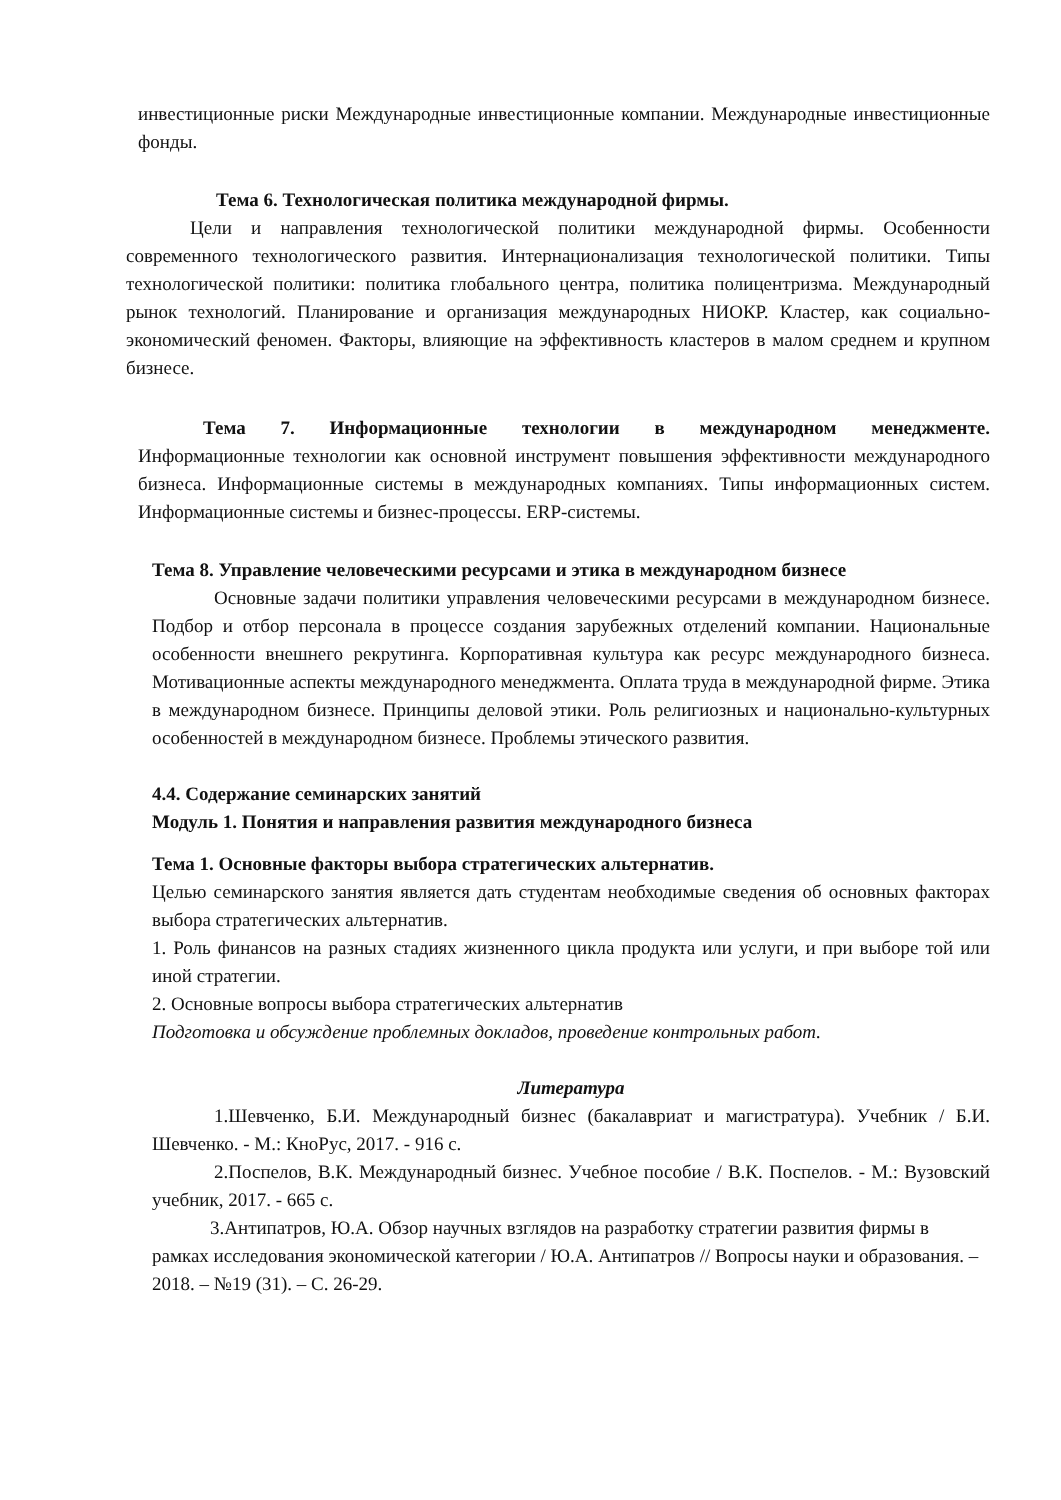инвестиционные риски Международные инвестиционные компании. Международные инвестиционные фонды.
Тема 6. Технологическая политика международной фирмы.
Цели и направления технологической политики международной фирмы. Особенности современного технологического развития. Интернационализация технологической политики. Типы технологической политики: политика глобального центра, политика полицентризма. Международный рынок технологий. Планирование и организация международных НИОКР. Кластер, как социально-экономический феномен. Факторы, влияющие на эффективность кластеров в малом среднем и крупном бизнесе.
Тема 7. Информационные технологии в международном менеджменте.
Информационные технологии как основной инструмент повышения эффективности международного бизнеса. Информационные системы в международных компаниях. Типы информационных систем. Информационные системы и бизнес-процессы. ERP-системы.
Тема 8. Управление человеческими ресурсами и этика в международном бизнесе
Основные задачи политики управления человеческими ресурсами в международном бизнесе. Подбор и отбор персонала в процессе создания зарубежных отделений компании. Национальные особенности внешнего рекрутинга. Корпоративная культура как ресурс международного бизнеса. Мотивационные аспекты международного менеджмента. Оплата труда в международной фирме. Этика в международном бизнесе. Принципы деловой этики. Роль религиозных и национально-культурных особенностей в международном бизнесе. Проблемы этического развития.
4.4. Содержание семинарских занятий
Модуль 1. Понятия и направления развития международного бизнеса
Тема 1. Основные факторы выбора стратегических альтернатив.
Целью семинарского занятия является дать студентам необходимые сведения об основных факторах выбора стратегических альтернатив.
1. Роль финансов на разных стадиях жизненного цикла продукта или услуги, и при выборе той или иной стратегии.
2. Основные вопросы выбора стратегических альтернатив
Подготовка и обсуждение проблемных докладов, проведение контрольных работ.
Литература
1.Шевченко, Б.И. Международный бизнес (бакалавриат и магистратура). Учебник / Б.И. Шевченко. - М.: КноРус, 2017. - 916 с.
2.Поспелов, В.К. Международный бизнес. Учебное пособие / В.К. Поспелов. - М.: Вузовский учебник, 2017. - 665 с.
3.Антипатров, Ю.А. Обзор научных взглядов на разработку стратегии развития фирмы в рамках исследования экономической категории / Ю.А. Антипатров // Вопросы науки и образования. – 2018. – №19 (31). – С. 26-29.